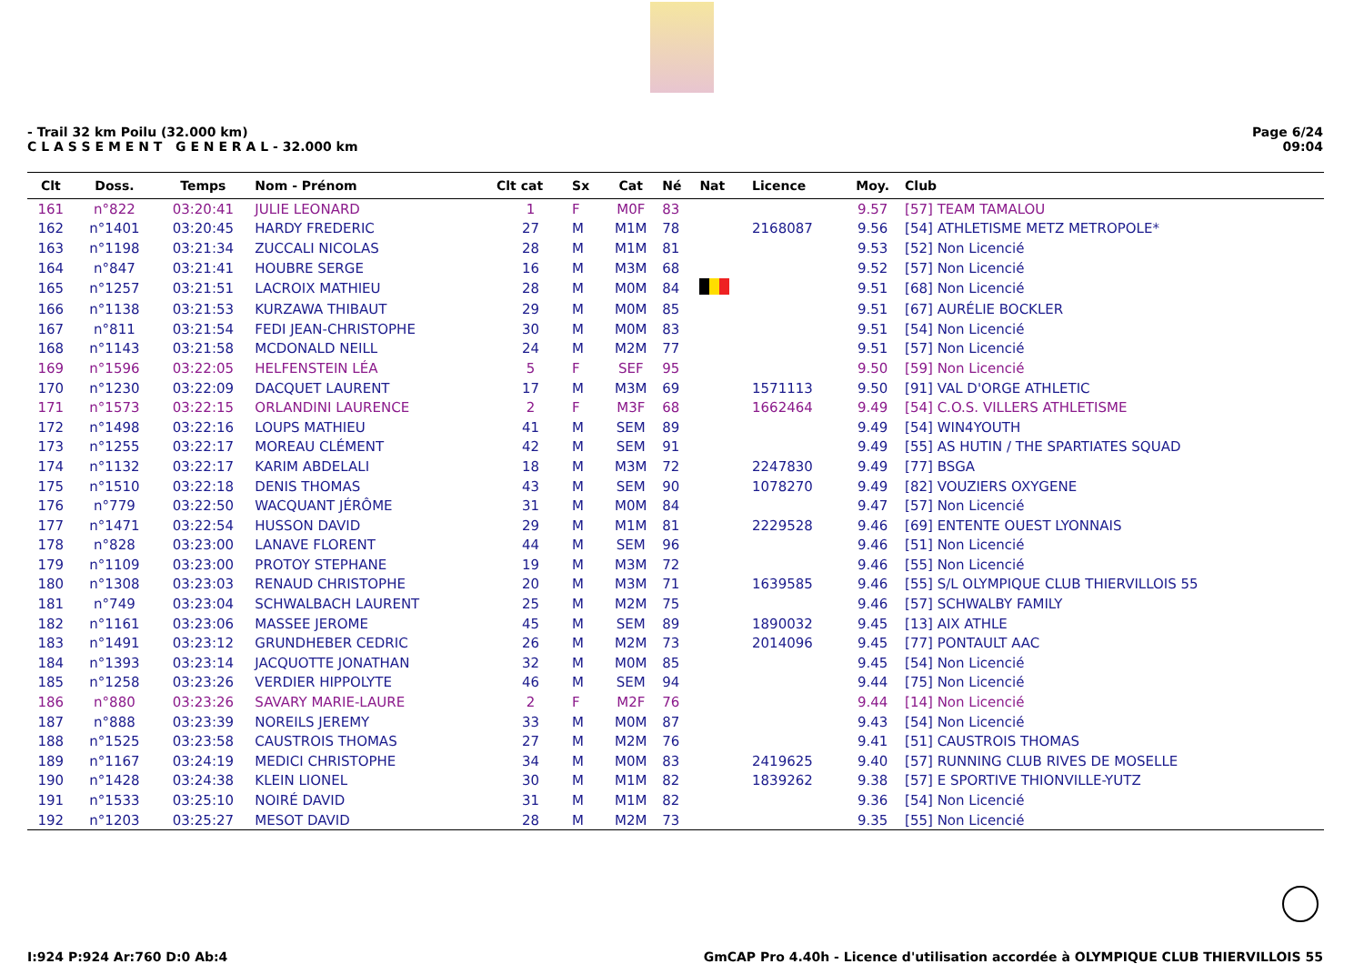- Trail 32 km Poilu (32.000 km)
C L A S S E M E N T G E N E R A L - 32.000 km
Page 6/24
09:04
| Clt | Doss. | Temps | Nom - Prénom | Clt cat | Sx | Cat | Né | Nat | Licence | Moy. | Club |
| --- | --- | --- | --- | --- | --- | --- | --- | --- | --- | --- | --- |
| 161 | n°822 | 03:20:41 | JULIE LEONARD | 1 | F | M0F | 83 | | | 9.57 | [57] TEAM TAMALOU |
| 162 | n°1401 | 03:20:45 | HARDY FREDERIC | 27 | M | M1M | 78 | | 2168087 | 9.56 | [54] ATHLETISME METZ METROPOLE* |
| 163 | n°1198 | 03:21:34 | ZUCCALI NICOLAS | 28 | M | M1M | 81 | | | 9.53 | [52] Non Licencié |
| 164 | n°847 | 03:21:41 | HOUBRE SERGE | 16 | M | M3M | 68 | | | 9.52 | [57] Non Licencié |
| 165 | n°1257 | 03:21:51 | LACROIX MATHIEU | 28 | M | M0M | 84 | | | 9.51 | [68] Non Licencié |
| 166 | n°1138 | 03:21:53 | KURZAWA THIBAUT | 29 | M | M0M | 85 | | | 9.51 | [67] AURÉLIE BOCKLER |
| 167 | n°811 | 03:21:54 | FEDI JEAN-CHRISTOPHE | 30 | M | M0M | 83 | | | 9.51 | [54] Non Licencié |
| 168 | n°1143 | 03:21:58 | MCDONALD NEILL | 24 | M | M2M | 77 | | | 9.51 | [57] Non Licencié |
| 169 | n°1596 | 03:22:05 | HELFENSTEIN LÉA | 5 | F | SEF | 95 | | | 9.50 | [59] Non Licencié |
| 170 | n°1230 | 03:22:09 | DACQUET LAURENT | 17 | M | M3M | 69 | | 1571113 | 9.50 | [91] VAL D'ORGE ATHLETIC |
| 171 | n°1573 | 03:22:15 | ORLANDINI LAURENCE | 2 | F | M3F | 68 | | 1662464 | 9.49 | [54] C.O.S. VILLERS ATHLETISME |
| 172 | n°1498 | 03:22:16 | LOUPS MATHIEU | 41 | M | SEM | 89 | | | 9.49 | [54] WIN4YOUTH |
| 173 | n°1255 | 03:22:17 | MOREAU CLÉMENT | 42 | M | SEM | 91 | | | 9.49 | [55] AS HUTIN / THE SPARTIATES SQUAD |
| 174 | n°1132 | 03:22:17 | KARIM ABDELALI | 18 | M | M3M | 72 | | 2247830 | 9.49 | [77] BSGA |
| 175 | n°1510 | 03:22:18 | DENIS THOMAS | 43 | M | SEM | 90 | | 1078270 | 9.49 | [82] VOUZIERS OXYGENE |
| 176 | n°779 | 03:22:50 | WACQUANT JÉRÔME | 31 | M | M0M | 84 | | | 9.47 | [57] Non Licencié |
| 177 | n°1471 | 03:22:54 | HUSSON DAVID | 29 | M | M1M | 81 | | 2229528 | 9.46 | [69] ENTENTE OUEST LYONNAIS |
| 178 | n°828 | 03:23:00 | LANAVE FLORENT | 44 | M | SEM | 96 | | | 9.46 | [51] Non Licencié |
| 179 | n°1109 | 03:23:00 | PROTOY STEPHANE | 19 | M | M3M | 72 | | | 9.46 | [55] Non Licencié |
| 180 | n°1308 | 03:23:03 | RENAUD CHRISTOPHE | 20 | M | M3M | 71 | | 1639585 | 9.46 | [55] S/L OLYMPIQUE CLUB THIERVILLOIS 55 |
| 181 | n°749 | 03:23:04 | SCHWALBACH LAURENT | 25 | M | M2M | 75 | | | 9.46 | [57] SCHWALBY FAMILY |
| 182 | n°1161 | 03:23:06 | MASSEE JEROME | 45 | M | SEM | 89 | | 1890032 | 9.45 | [13] AIX ATHLE |
| 183 | n°1491 | 03:23:12 | GRUNDHEBER CEDRIC | 26 | M | M2M | 73 | | 2014096 | 9.45 | [77] PONTAULT AAC |
| 184 | n°1393 | 03:23:14 | JACQUOTTE JONATHAN | 32 | M | M0M | 85 | | | 9.45 | [54] Non Licencié |
| 185 | n°1258 | 03:23:26 | VERDIER HIPPOLYTE | 46 | M | SEM | 94 | | | 9.44 | [75] Non Licencié |
| 186 | n°880 | 03:23:26 | SAVARY MARIE-LAURE | 2 | F | M2F | 76 | | | 9.44 | [14] Non Licencié |
| 187 | n°888 | 03:23:39 | NOREILS JEREMY | 33 | M | M0M | 87 | | | 9.43 | [54] Non Licencié |
| 188 | n°1525 | 03:23:58 | CAUSTROIS THOMAS | 27 | M | M2M | 76 | | | 9.41 | [51] CAUSTROIS THOMAS |
| 189 | n°1167 | 03:24:19 | MEDICI CHRISTOPHE | 34 | M | M0M | 83 | | 2419625 | 9.40 | [57] RUNNING CLUB RIVES DE MOSELLE |
| 190 | n°1428 | 03:24:38 | KLEIN LIONEL | 30 | M | M1M | 82 | | 1839262 | 9.38 | [57] E SPORTIVE THIONVILLE-YUTZ |
| 191 | n°1533 | 03:25:10 | NOIRÉ DAVID | 31 | M | M1M | 82 | | | 9.36 | [54] Non Licencié |
| 192 | n°1203 | 03:25:27 | MESOT DAVID | 28 | M | M2M | 73 | | | 9.35 | [55] Non Licencié |
I:924 P:924 Ar:760 D:0 Ab:4 GmCAP Pro 4.40h - Licence d'utilisation accordée à OLYMPIQUE CLUB THIERVILLOIS 55